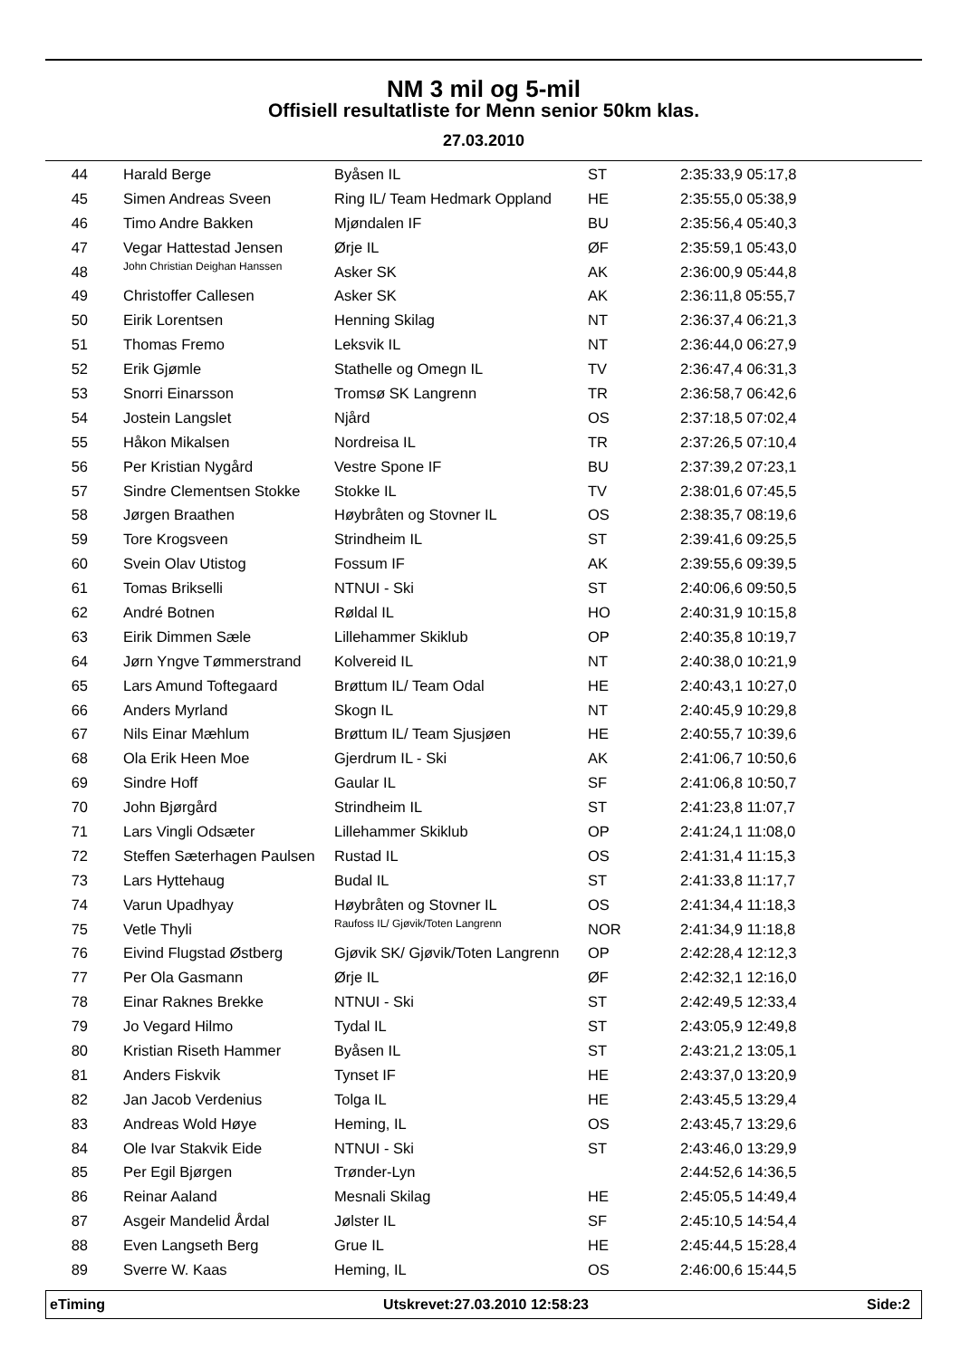NM 3 mil og 5-mil
Offisiell resultatliste for Menn senior 50km klas.
27.03.2010
| 44 | Harald Berge | Byåsen IL | ST | 2:35:33,9 05:17,8 |
| 45 | Simen Andreas Sveen | Ring IL/ Team Hedmark Oppland | HE | 2:35:55,0 05:38,9 |
| 46 | Timo Andre Bakken | Mjøndalen IF | BU | 2:35:56,4 05:40,3 |
| 47 | Vegar Hattestad Jensen | Ørje IL | ØF | 2:35:59,1 05:43,0 |
| 48 | John Christian Deighan Hanssen | Asker SK | AK | 2:36:00,9 05:44,8 |
| 49 | Christoffer Callesen | Asker SK | AK | 2:36:11,8 05:55,7 |
| 50 | Eirik Lorentsen | Henning Skilag | NT | 2:36:37,4 06:21,3 |
| 51 | Thomas Fremo | Leksvik IL | NT | 2:36:44,0 06:27,9 |
| 52 | Erik Gjømle | Stathelle og Omegn IL | TV | 2:36:47,4 06:31,3 |
| 53 | Snorri Einarsson | Tromsø SK Langrenn | TR | 2:36:58,7 06:42,6 |
| 54 | Jostein Langslet | Njård | OS | 2:37:18,5 07:02,4 |
| 55 | Håkon Mikalsen | Nordreisa IL | TR | 2:37:26,5 07:10,4 |
| 56 | Per Kristian Nygård | Vestre Spone IF | BU | 2:37:39,2 07:23,1 |
| 57 | Sindre Clementsen Stokke | Stokke IL | TV | 2:38:01,6 07:45,5 |
| 58 | Jørgen Braathen | Høybråten og Stovner IL | OS | 2:38:35,7 08:19,6 |
| 59 | Tore Krogsveen | Strindheim IL | ST | 2:39:41,6 09:25,5 |
| 60 | Svein Olav Utistog | Fossum IF | AK | 2:39:55,6 09:39,5 |
| 61 | Tomas Brikselli | NTNUI - Ski | ST | 2:40:06,6 09:50,5 |
| 62 | André Botnen | Røldal IL | HO | 2:40:31,9 10:15,8 |
| 63 | Eirik Dimmen Sæle | Lillehammer Skiklub | OP | 2:40:35,8 10:19,7 |
| 64 | Jørn Yngve Tømmerstrand | Kolvereid IL | NT | 2:40:38,0 10:21,9 |
| 65 | Lars Amund Toftegaard | Brøttum IL/ Team Odal | HE | 2:40:43,1 10:27,0 |
| 66 | Anders Myrland | Skogn IL | NT | 2:40:45,9 10:29,8 |
| 67 | Nils Einar Mæhlum | Brøttum IL/ Team Sjusjøen | HE | 2:40:55,7 10:39,6 |
| 68 | Ola Erik Heen Moe | Gjerdrum IL - Ski | AK | 2:41:06,7 10:50,6 |
| 69 | Sindre Hoff | Gaular IL | SF | 2:41:06,8 10:50,7 |
| 70 | John Bjørgård | Strindheim IL | ST | 2:41:23,8 11:07,7 |
| 71 | Lars Vingli Odsæter | Lillehammer Skiklub | OP | 2:41:24,1 11:08,0 |
| 72 | Steffen Sæterhagen Paulsen | Rustad IL | OS | 2:41:31,4 11:15,3 |
| 73 | Lars Hyttehaug | Budal IL | ST | 2:41:33,8 11:17,7 |
| 74 | Varun Upadhyay | Høybråten og Stovner IL | OS | 2:41:34,4 11:18,3 |
| 75 | Vetle Thyli | Raufoss IL/ Gjøvik/Toten Langrenn | NOR | 2:41:34,9 11:18,8 |
| 76 | Eivind Flugstad Østberg | Gjøvik SK/ Gjøvik/Toten Langrenn | OP | 2:42:28,4 12:12,3 |
| 77 | Per Ola Gasmann | Ørje IL | ØF | 2:42:32,1 12:16,0 |
| 78 | Einar Raknes Brekke | NTNUI - Ski | ST | 2:42:49,5 12:33,4 |
| 79 | Jo Vegard Hilmo | Tydal IL | ST | 2:43:05,9 12:49,8 |
| 80 | Kristian Riseth Hammer | Byåsen IL | ST | 2:43:21,2 13:05,1 |
| 81 | Anders Fiskvik | Tynset IF | HE | 2:43:37,0 13:20,9 |
| 82 | Jan Jacob Verdenius | Tolga IL | HE | 2:43:45,5 13:29,4 |
| 83 | Andreas Wold Høye | Heming, IL | OS | 2:43:45,7 13:29,6 |
| 84 | Ole Ivar Stakvik Eide | NTNUI - Ski | ST | 2:43:46,0 13:29,9 |
| 85 | Per Egil Bjørgen | Trønder-Lyn | | 2:44:52,6 14:36,5 |
| 86 | Reinar Aaland | Mesnali Skilag | HE | 2:45:05,5 14:49,4 |
| 87 | Asgeir Mandelid Årdal | Jølster IL | SF | 2:45:10,5 14:54,4 |
| 88 | Even Langseth Berg | Grue IL | HE | 2:45:44,5 15:28,4 |
| 89 | Sverre W. Kaas | Heming, IL | OS | 2:46:00,6 15:44,5 |
eTiming Utskrevet:27.03.2010 12:58:23 Side:2